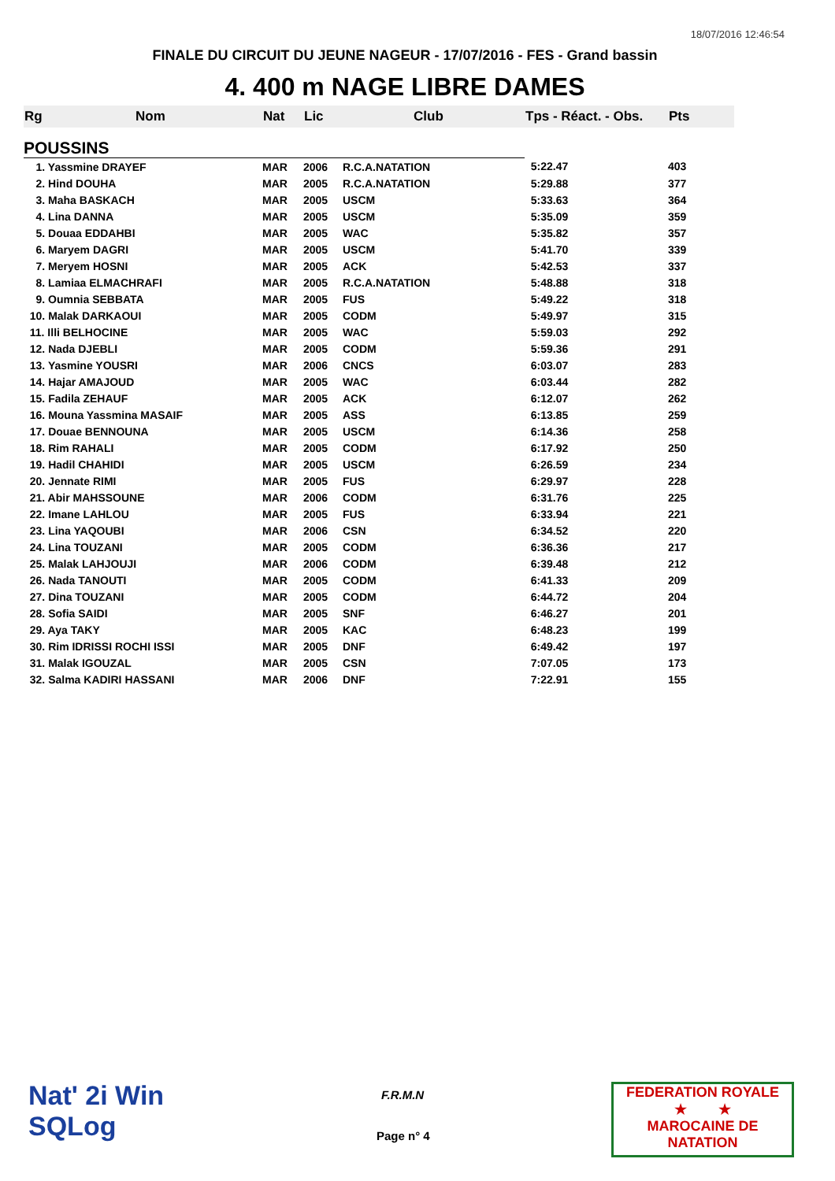18/07/2016 12:46:54
FINALE DU CIRCUIT DU JEUNE NAGEUR - 17/07/2016 - FES - Grand bassin
4. 400 m NAGE LIBRE DAMES
| Rg | Nom | Nat | Lic | Club | Tps - Réact. - Obs. | Pts |
| --- | --- | --- | --- | --- | --- | --- |
| POUSSINS | | | | | | |
| 1. Yassmine DRAYEF | | MAR | 2006 | R.C.A.NATATION | 5:22.47 | 403 |
| 2. Hind DOUHA | | MAR | 2005 | R.C.A.NATATION | 5:29.88 | 377 |
| 3. Maha BASKACH | | MAR | 2005 | USCM | 5:33.63 | 364 |
| 4. Lina DANNA | | MAR | 2005 | USCM | 5:35.09 | 359 |
| 5. Douaa EDDAHBI | | MAR | 2005 | WAC | 5:35.82 | 357 |
| 6. Maryem DAGRI | | MAR | 2005 | USCM | 5:41.70 | 339 |
| 7. Meryem HOSNI | | MAR | 2005 | ACK | 5:42.53 | 337 |
| 8. Lamiaa ELMACHRAFI | | MAR | 2005 | R.C.A.NATATION | 5:48.88 | 318 |
| 9. Oumnia SEBBATA | | MAR | 2005 | FUS | 5:49.22 | 318 |
| 10. Malak DARKAOUI | | MAR | 2005 | CODM | 5:49.97 | 315 |
| 11. Illi BELHOCINE | | MAR | 2005 | WAC | 5:59.03 | 292 |
| 12. Nada DJEBLI | | MAR | 2005 | CODM | 5:59.36 | 291 |
| 13. Yasmine YOUSRI | | MAR | 2006 | CNCS | 6:03.07 | 283 |
| 14. Hajar AMAJOUD | | MAR | 2005 | WAC | 6:03.44 | 282 |
| 15. Fadila ZEHAUF | | MAR | 2005 | ACK | 6:12.07 | 262 |
| 16. Mouna Yassmina MASAIF | | MAR | 2005 | ASS | 6:13.85 | 259 |
| 17. Douae BENNOUNA | | MAR | 2005 | USCM | 6:14.36 | 258 |
| 18. Rim RAHALI | | MAR | 2005 | CODM | 6:17.92 | 250 |
| 19. Hadil CHAHIDI | | MAR | 2005 | USCM | 6:26.59 | 234 |
| 20. Jennate RIMI | | MAR | 2005 | FUS | 6:29.97 | 228 |
| 21. Abir MAHSSOUNE | | MAR | 2006 | CODM | 6:31.76 | 225 |
| 22. Imane LAHLOU | | MAR | 2005 | FUS | 6:33.94 | 221 |
| 23. Lina YAQOUBI | | MAR | 2006 | CSN | 6:34.52 | 220 |
| 24. Lina TOUZANI | | MAR | 2005 | CODM | 6:36.36 | 217 |
| 25. Malak LAHJOUJI | | MAR | 2006 | CODM | 6:39.48 | 212 |
| 26. Nada TANOUTI | | MAR | 2005 | CODM | 6:41.33 | 209 |
| 27. Dina TOUZANI | | MAR | 2005 | CODM | 6:44.72 | 204 |
| 28. Sofia SAIDI | | MAR | 2005 | SNF | 6:46.27 | 201 |
| 29. Aya TAKY | | MAR | 2005 | KAC | 6:48.23 | 199 |
| 30. Rim IDRISSI ROCHI ISSI | | MAR | 2005 | DNF | 6:49.42 | 197 |
| 31. Malak IGOUZAL | | MAR | 2005 | CSN | 7:07.05 | 173 |
| 32. Salma KADIRI HASSANI | | MAR | 2006 | DNF | 7:22.91 | 155 |
Nat' 2i Win
SQLog
F.R.M.N
Page n° 4
FEDERATION ROYALE
★ ★
MAROCAINE DE NATATION